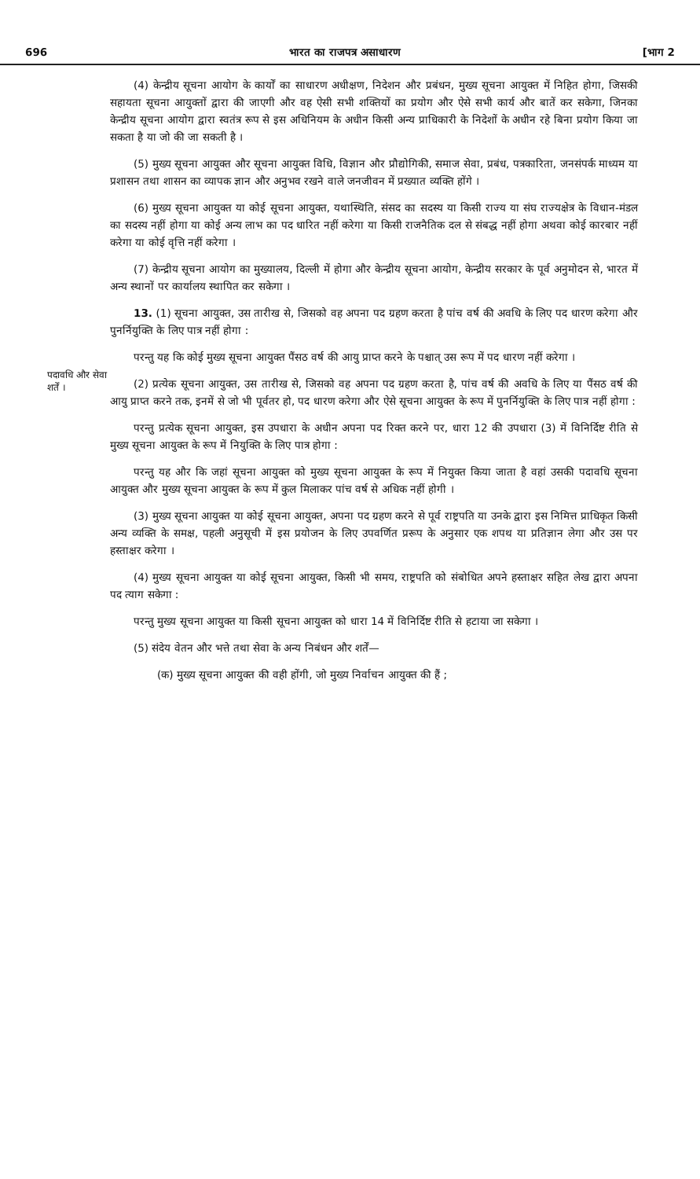696 भारत का राजपत्र असाधारण [भाग 2
पदावधि और सेवा शर्तें ।
(4) केन्द्रीय सूचना आयोग के कार्यों का साधारण अधीक्षण, निदेशन और प्रबंधन, मुख्य सूचना आयुक्त में निहित होगा, जिसकी सहायता सूचना आयुक्तों द्वारा की जाएगी और वह ऐसी सभी शक्तियों का प्रयोग और ऐसे सभी कार्य और बातें कर सकेगा, जिनका केन्द्रीय सूचना आयोग द्वारा स्वतंत्र रूप से इस अधिनियम के अधीन किसी अन्य प्राधिकारी के निदेशों के अधीन रहे बिना प्रयोग किया जा सकता है या जो की जा सकती है ।
(5) मुख्य सूचना आयुक्त और सूचना आयुक्त विधि, विज्ञान और प्रौद्योगिकी, समाज सेवा, प्रबंध, पत्रकारिता, जनसंपर्क माध्यम या प्रशासन तथा शासन का व्यापक ज्ञान और अनुभव रखने वाले जनजीवन में प्रख्यात व्यक्ति होंगे ।
(6) मुख्य सूचना आयुक्त या कोई सूचना आयुक्त, यथास्थिति, संसद का सदस्य या किसी राज्य या संघ राज्यक्षेत्र के विधान-मंडल का सदस्य नहीं होगा या कोई अन्य लाभ का पद धारित नहीं करेगा या किसी राजनैतिक दल से संबद्ध नहीं होगा अथवा कोई कारबार नहीं करेगा या कोई वृत्ति नहीं करेगा ।
(7) केन्द्रीय सूचना आयोग का मुख्यालय, दिल्ली में होगा और केन्द्रीय सूचना आयोग, केन्द्रीय सरकार के पूर्व अनुमोदन से, भारत में अन्य स्थानों पर कार्यालय स्थापित कर सकेगा ।
13. (1) सूचना आयुक्त, उस तारीख से, जिसको वह अपना पद ग्रहण करता है पांच वर्ष की अवधि के लिए पद धारण करेगा और पुनर्नियुक्ति के लिए पात्र नहीं होगा :
परन्तु यह कि कोई मुख्य सूचना आयुक्त पैंसठ वर्ष की आयु प्राप्त करने के पश्चात् उस रूप में पद धारण नहीं करेगा ।
(2) प्रत्येक सूचना आयुक्त, उस तारीख से, जिसको वह अपना पद ग्रहण करता है, पांच वर्ष की अवधि के लिए या पैंसठ वर्ष की आयु प्राप्त करने तक, इनमें से जो भी पूर्वतर हो, पद धारण करेगा और ऐसे सूचना आयुक्त के रूप में पुनर्नियुक्ति के लिए पात्र नहीं होगा :
परन्तु प्रत्येक सूचना आयुक्त, इस उपधारा के अधीन अपना पद रिक्त करने पर, धारा 12 की उपधारा (3) में विनिर्दिष्ट रीति से मुख्य सूचना आयुक्त के रूप में नियुक्ति के लिए पात्र होगा :
परन्तु यह और कि जहां सूचना आयुक्त को मुख्य सूचना आयुक्त के रूप में नियुक्त किया जाता है वहां उसकी पदावधि सूचना आयुक्त और मुख्य सूचना आयुक्त के रूप में कुल मिलाकर पांच वर्ष से अधिक नहीं होगी ।
(3) मुख्य सूचना आयुक्त या कोई सूचना आयुक्त, अपना पद ग्रहण करने से पूर्व राष्ट्रपति या उनके द्वारा इस निमित्त प्राधिकृत किसी अन्य व्यक्ति के समक्ष, पहली अनुसूची में इस प्रयोजन के लिए उपवर्णित प्ररूप के अनुसार एक शपथ या प्रतिज्ञान लेगा और उस पर हस्ताक्षर करेगा ।
(4) मुख्य सूचना आयुक्त या कोई सूचना आयुक्त, किसी भी समय, राष्ट्रपति को संबोधित अपने हस्ताक्षर सहित लेख द्वारा अपना पद त्याग सकेगा :
परन्तु मुख्य सूचना आयुक्त या किसी सूचना आयुक्त को धारा 14 में विनिर्दिष्ट रीति से हटाया जा सकेगा ।
(5) संदेय वेतन और भत्ते तथा सेवा के अन्य निबंधन और शर्तें—
(क) मुख्य सूचना आयुक्त की वही होंगी, जो मुख्य निर्वाचन आयुक्त की हैं ;